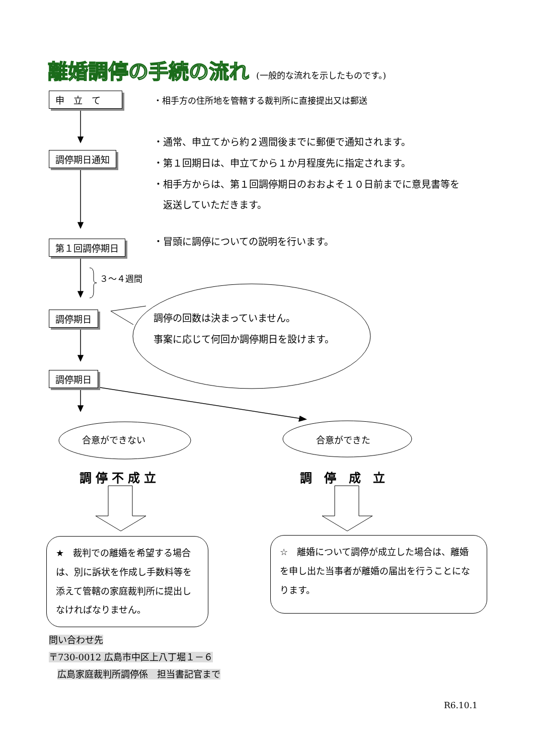離婚調停の手続の流れ (一般的な流れを示したものです。)
申　立　て
・相手方の住所地を管轄する裁判所に直接提出又は郵送
調停期日通知
・通常、申立てから約２週間後までに郵便で通知されます。
・第１回期日は、申立てから１か月程度先に指定されます。
・相手方からは、第１回調停期日のおおよそ１０日前までに意見書等を
　返送していただきます。
第１回調停期日
・冒頭に調停についての説明を行います。
３～４週間
調停期日
調停の回数は決まっていません。
事案に応じて何回か調停期日を設けます。
調停期日
合意ができない 合意ができた
調停不成立 調 停 成 立
★　裁判での離婚を希望する場合は、別に訴状を作成し手数料等を添えて管轄の家庭裁判所に提出しなければなりません。
☆　離婚について調停が成立した場合は、離婚を申し出た当事者が離婚の届出を行うことになります。
問い合わせ先
〒730-0012 広島市中区上八丁堀１－６
　広島家庭裁判所調停係　担当書記官まで
R6.10.1